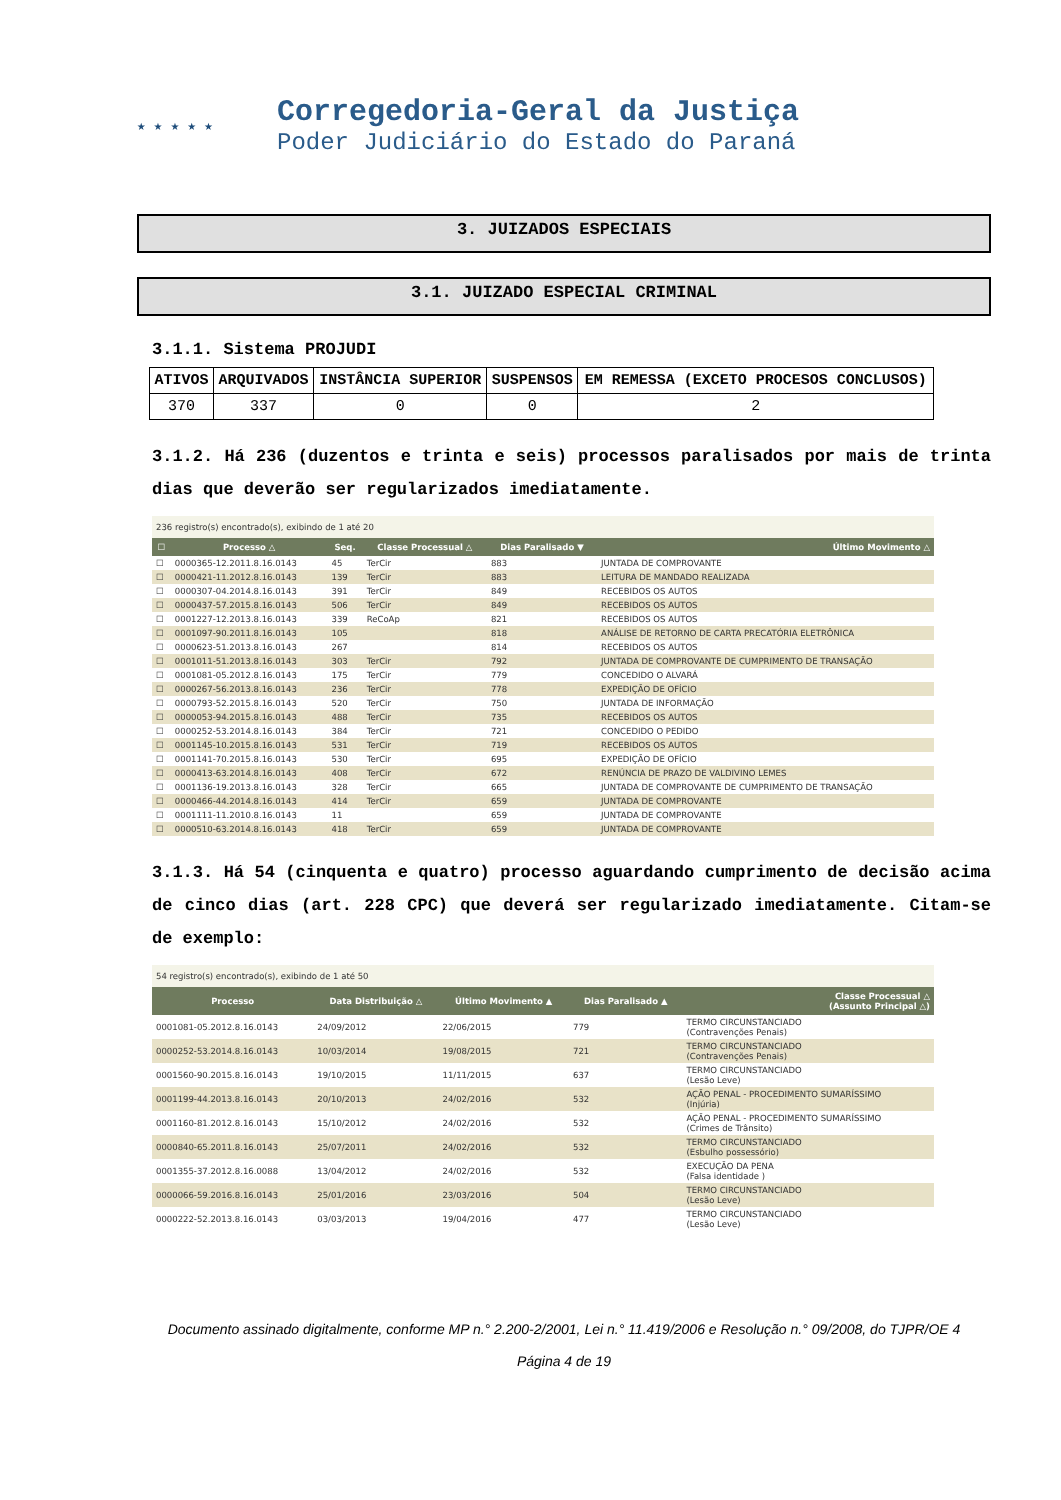★ ★ ★ ★ ★
Corregedoria-Geral da Justiça
Poder Judiciário do Estado do Paraná
3. JUIZADOS ESPECIAIS
3.1. JUIZADO ESPECIAL CRIMINAL
3.1.1. Sistema PROJUDI
| ATIVOS | ARQUIVADOS | INSTÂNCIA SUPERIOR | SUSPENSOS | EM REMESSA (EXCETO PROCESOS CONCLUSOS) |
| --- | --- | --- | --- | --- |
| 370 | 337 | 0 | 0 | 2 |
3.1.2. Há 236 (duzentos e trinta e seis) processos paralisados por mais de trinta dias que deverão ser regularizados imediatamente.
236 registro(s) encontrado(s), exibindo de 1 até 20
| ☐ | Processo △ | Seq. | Classe Processual △ | Dias Paralisado ▼ | Último Movimento △ |
| --- | --- | --- | --- | --- | --- |
| ☐ | 0000365-12.2011.8.16.0143 | 45 | TerCir | 883 | JUNTADA DE COMPROVANTE |
| ☐ | 0000421-11.2012.8.16.0143 | 139 | TerCir | 883 | LEITURA DE MANDADO REALIZADA |
| ☐ | 0000307-04.2014.8.16.0143 | 391 | TerCir | 849 | RECEBIDOS OS AUTOS |
| ☐ | 0000437-57.2015.8.16.0143 | 506 | TerCir | 849 | RECEBIDOS OS AUTOS |
| ☐ | 0001227-12.2013.8.16.0143 | 339 | ReCoAp | 821 | RECEBIDOS OS AUTOS |
| ☐ | 0001097-90.2011.8.16.0143 | 105 | | 818 | ANÁLISE DE RETORNO DE CARTA PRECATÓRIA ELETRÔNICA |
| ☐ | 0000623-51.2013.8.16.0143 | 267 | | 814 | RECEBIDOS OS AUTOS |
| ☐ | 0001011-51.2013.8.16.0143 | 303 | TerCir | 792 | JUNTADA DE COMPROVANTE DE CUMPRIMENTO DE TRANSAÇÃO |
| ☐ | 0001081-05.2012.8.16.0143 | 175 | TerCir | 779 | CONCEDIDO O ALVARÁ |
| ☐ | 0000267-56.2013.8.16.0143 | 236 | TerCir | 778 | EXPEDIÇÃO DE OFÍCIO |
| ☐ | 0000793-52.2015.8.16.0143 | 520 | TerCir | 750 | JUNTADA DE INFORMAÇÃO |
| ☐ | 0000053-94.2015.8.16.0143 | 488 | TerCir | 735 | RECEBIDOS OS AUTOS |
| ☐ | 0000252-53.2014.8.16.0143 | 384 | TerCir | 721 | CONCEDIDO O PEDIDO |
| ☐ | 0001145-10.2015.8.16.0143 | 531 | TerCir | 719 | RECEBIDOS OS AUTOS |
| ☐ | 0001141-70.2015.8.16.0143 | 530 | TerCir | 695 | EXPEDIÇÃO DE OFÍCIO |
| ☐ | 0000413-63.2014.8.16.0143 | 408 | TerCir | 672 | RENÚNCIA DE PRAZO DE VALDIVINO LEMES |
| ☐ | 0001136-19.2013.8.16.0143 | 328 | TerCir | 665 | JUNTADA DE COMPROVANTE DE CUMPRIMENTO DE TRANSAÇÃO |
| ☐ | 0000466-44.2014.8.16.0143 | 414 | TerCir | 659 | JUNTADA DE COMPROVANTE |
| ☐ | 0001111-11.2010.8.16.0143 | 11 | | 659 | JUNTADA DE COMPROVANTE |
| ☐ | 0000510-63.2014.8.16.0143 | 418 | TerCir | 659 | JUNTADA DE COMPROVANTE |
3.1.3. Há 54 (cinquenta e quatro) processo aguardando cumprimento de decisão acima de cinco dias (art. 228 CPC) que deverá ser regularizado imediatamente. Citam-se de exemplo:
54 registro(s) encontrado(s), exibindo de 1 até 50
| Processo | Data Distribuição △ | Último Movimento ▲ | Dias Paralisado ▲ | Classe Processual △ (Assunto Principal △) |
| --- | --- | --- | --- | --- |
| 0001081-05.2012.8.16.0143 | 24/09/2012 | 22/06/2015 | 779 | TERMO CIRCUNSTANCIADO (Contravenções Penais) |
| 0000252-53.2014.8.16.0143 | 10/03/2014 | 19/08/2015 | 721 | TERMO CIRCUNSTANCIADO (Contravenções Penais) |
| 0001560-90.2015.8.16.0143 | 19/10/2015 | 11/11/2015 | 637 | TERMO CIRCUNSTANCIADO (Lesão Leve) |
| 0001199-44.2013.8.16.0143 | 20/10/2013 | 24/02/2016 | 532 | AÇÃO PENAL - PROCEDIMENTO SUMARÍSSIMO (Injúria) |
| 0001160-81.2012.8.16.0143 | 15/10/2012 | 24/02/2016 | 532 | AÇÃO PENAL - PROCEDIMENTO SUMARÍSSIMO (Crimes de Trânsito) |
| 0000840-65.2011.8.16.0143 | 25/07/2011 | 24/02/2016 | 532 | TERMO CIRCUNSTANCIADO (Esbulho possessório) |
| 0001355-37.2012.8.16.0088 | 13/04/2012 | 24/02/2016 | 532 | EXECUÇÃO DA PENA (Falsa identidade ) |
| 0000066-59.2016.8.16.0143 | 25/01/2016 | 23/03/2016 | 504 | TERMO CIRCUNSTANCIADO (Lesão Leve) |
| 0000222-52.2013.8.16.0143 | 03/03/2013 | 19/04/2016 | 477 | TERMO CIRCUNSTANCIADO (Lesão Leve) |
Documento assinado digitalmente, conforme MP n.° 2.200-2/2001, Lei n.° 11.419/2006 e Resolução n.° 09/2008, do TJPR/OE 4
Página 4 de 19